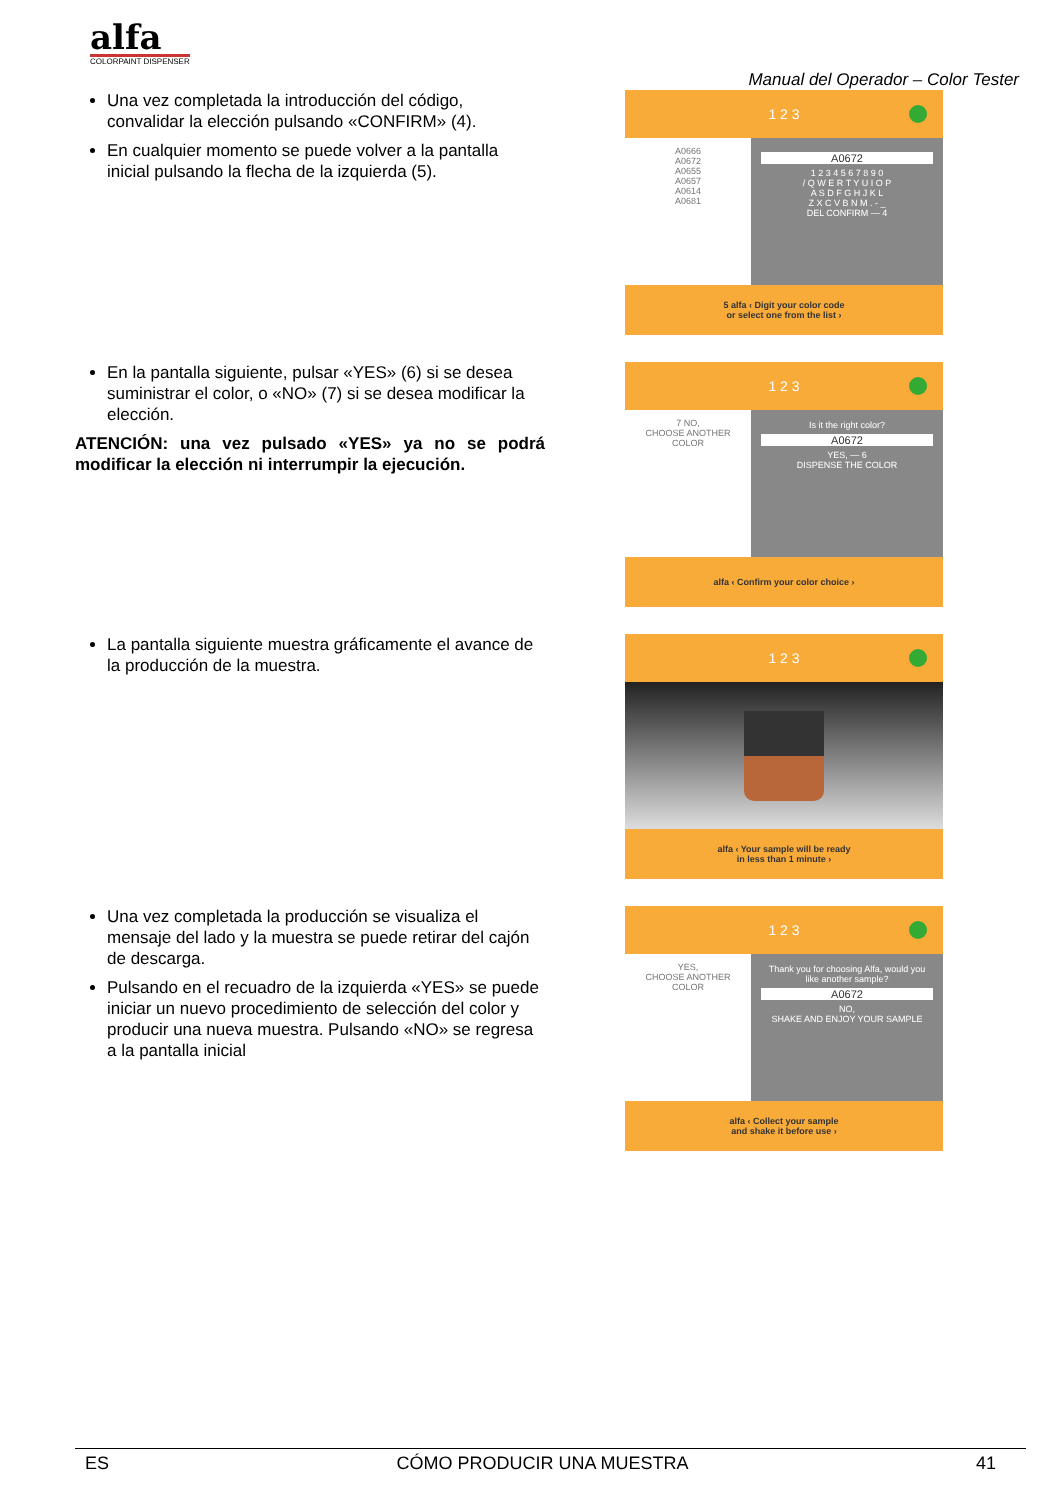alfa
COLORPAINT DISPENSER
Manual del Operador – Color Tester
Una vez completada la introducción del código, convalidar la elección pulsando «CONFIRM» (4).
En cualquier momento se puede volver a la pantalla inicial pulsando la flecha de la izquierda (5).
1 2 3
A0666
A0672
A0655
A0657
A0614
A0681
A0672
1 2 3 4 5 6 7 8 9 0
/ Q W E R T Y U I O P
A S D F G H J K L
Z X C V B N M . - _
DEL CONFIRM — 4
5 alfa ‹ Digit your color code
or select one from the list ›
En la pantalla siguiente, pulsar «YES» (6) si se desea suministrar el color, o «NO» (7) si se desea modificar la elección.
ATENCIÓN: una vez pulsado «YES» ya no se podrá modificar la elección ni interrumpir la ejecución.
1 2 3
7 NO,
CHOOSE ANOTHER COLOR
Is it the right color?
A0672
YES, — 6
DISPENSE THE COLOR
alfa ‹ Confirm your color choice ›
La pantalla siguiente muestra gráficamente el avance de la producción de la muestra.
1 2 3
alfa ‹ Your sample will be ready
in less than 1 minute ›
Una vez completada la producción se visualiza el mensaje del lado y la muestra se puede retirar del cajón de descarga.
Pulsando en el recuadro de la izquierda «YES» se puede iniciar un nuevo procedimiento de selección del color y producir una nueva muestra. Pulsando «NO» se regresa a la pantalla inicial
1 2 3
YES,
CHOOSE ANOTHER COLOR
Thank you for choosing Alfa, would you like another sample?
A0672
NO,
SHAKE AND ENJOY YOUR SAMPLE
alfa ‹ Collect your sample
and shake it before use ›
ES CÓMO PRODUCIR UNA MUESTRA 41